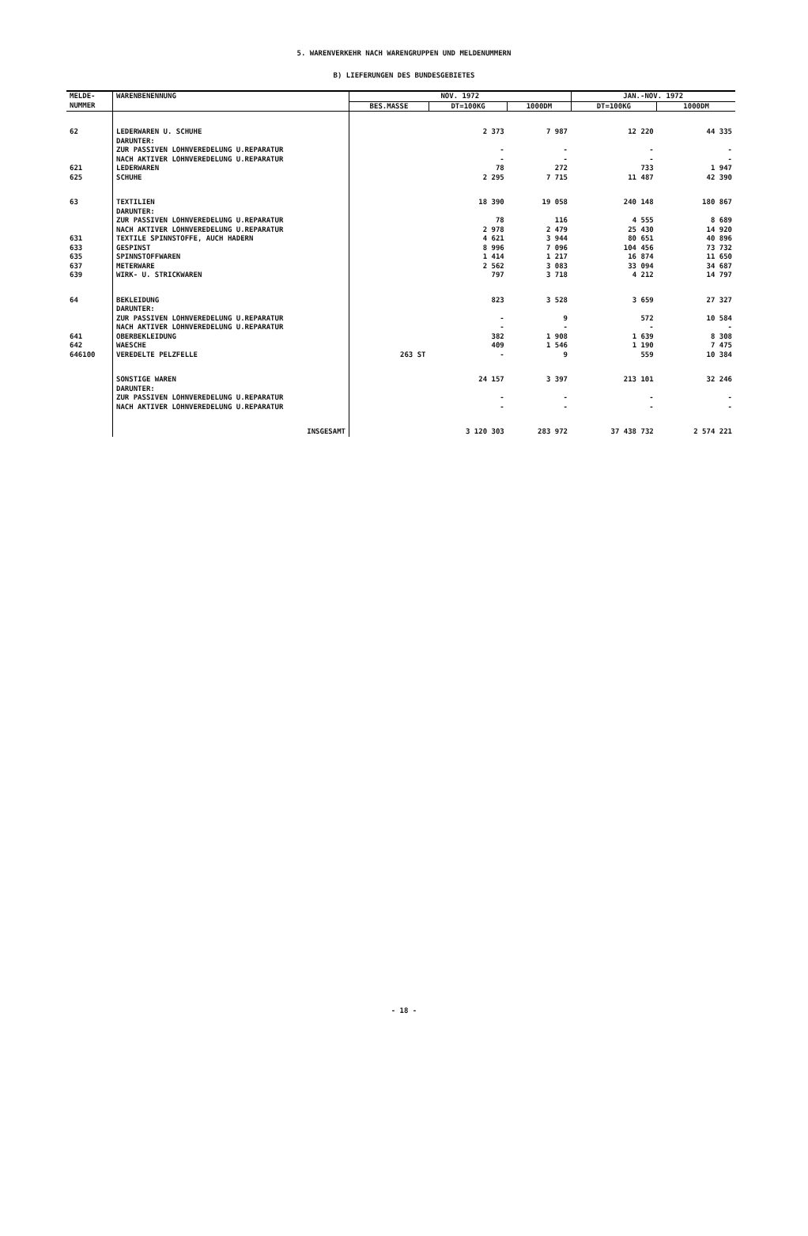5. WARENVERKEHR NACH WARENGRUPPEN UND MELDENUMMERN
B) LIEFERUNGEN DES BUNDESGEBIETES
| MELDE- NUMMER | WARENBENENNUNG | NOV. 1972 | | | JAN.-NOV. 1972 | |
| --- | --- | --- | --- | --- | --- | --- |
| | | BES.MASSE | DT=100KG | 1000DM | DT=100KG | 1000DM |
| 62 | LEDERWAREN U. SCHUHE DARUNTER: ZUR PASSIVEN LOHNVEREDELUNG U.REPARATUR NACH AKTIVER LOHNVEREDELUNG U.REPARATUR | | 2 373 - - | 7 987 - - | 12 220 - - | 44 335 - - |
| 621 | LEDERWAREN | | 78 | 272 | 733 | 1 947 |
| 625 | SCHUHE | | 2 295 | 7 715 | 11 487 | 42 390 |
| 63 | TEXTILIEN DARUNTER: ZUR PASSIVEN LOHNVEREDELUNG U.REPARATUR NACH AKTIVER LOHNVEREDELUNG U.REPARATUR | | 18 390 78 2 978 | 19 058 116 2 479 | 240 148 4 555 25 430 | 180 867 8 689 14 920 |
| 631 | TEXTILE SPINNSTOFFE, AUCH HADERN | | 4 621 | 3 944 | 80 651 | 40 896 |
| 633 | GESPINST | | 8 996 | 7 096 | 104 456 | 73 732 |
| 635 | SPINNSTOFFWAREN | | 1 414 | 1 217 | 16 874 | 11 650 |
| 637 | METERWARE | | 2 562 | 3 083 | 33 094 | 34 687 |
| 639 | WIRK- U. STRICKWAREN | | 797 | 3 718 | 4 212 | 14 797 |
| 64 | BEKLEIDUNG DARUNTER: ZUR PASSIVEN LOHNVEREDELUNG U.REPARATUR NACH AKTIVER LOHNVEREDELUNG U.REPARATUR | | 823 - - | 3 528 9 - | 3 659 572 - | 27 327 10 584 - |
| 641 | OBERBEKLEIDUNG | | 382 | 1 908 | 1 639 | 8 308 |
| 642 | WAESCHE | | 409 | 1 546 | 1 190 | 7 475 |
| 646100 | VEREDELTE PELZFELLE | 263 ST | - | 9 | 559 | 10 384 |
| | SONSTIGE WAREN DARUNTER: ZUR PASSIVEN LOHNVEREDELUNG U.REPARATUR NACH AKTIVER LOHNVEREDELUNG U.REPARATUR | | 24 157 - - | 3 397 - - | 213 101 - - | 32 246 - - |
| | INSGESAMT | | 3 120 303 | 283 972 | 37 438 732 | 2 574 221 |
- 18 -